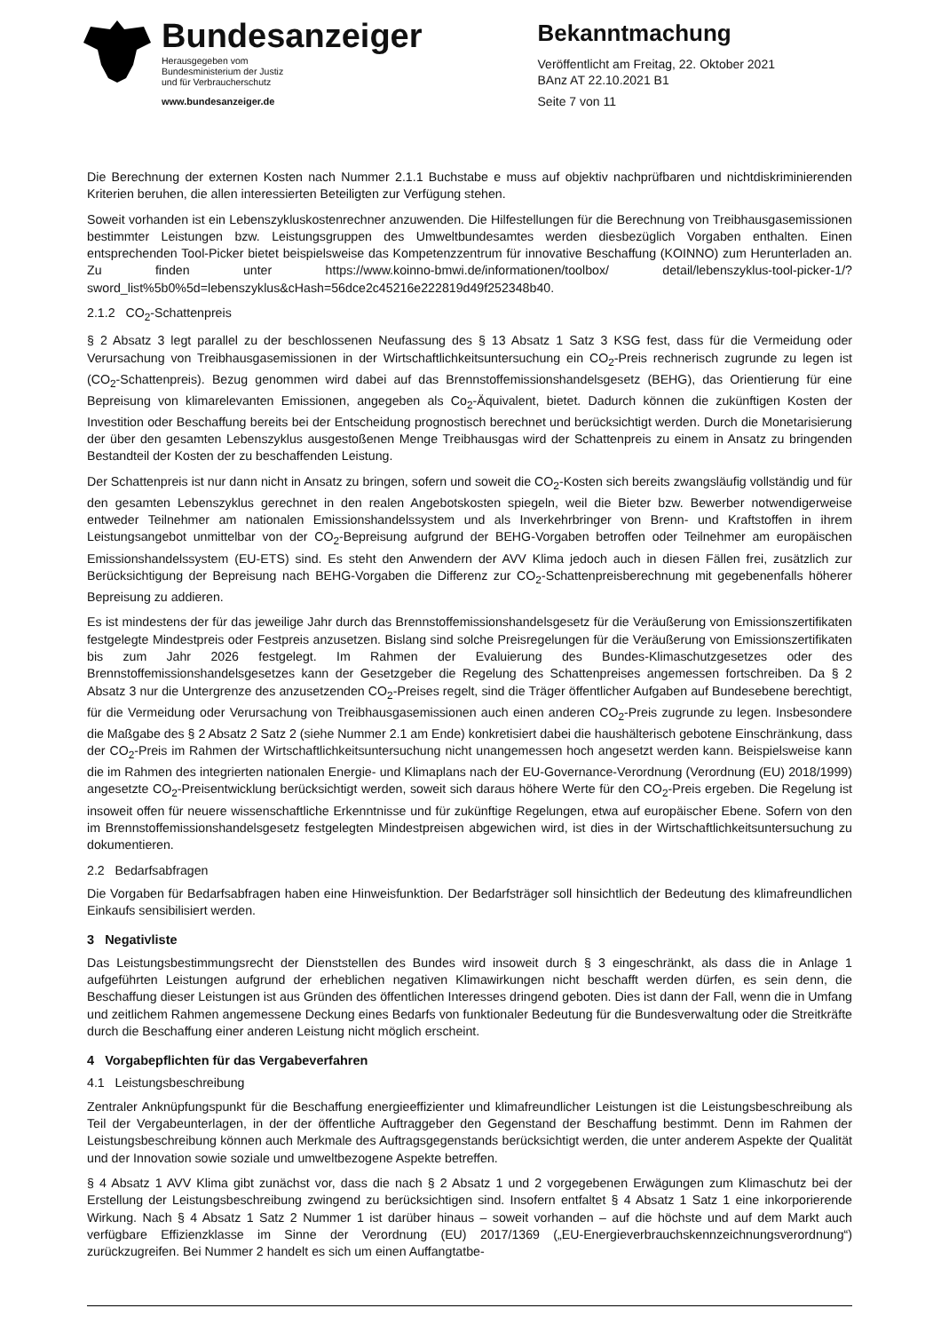Bundesanzeiger
Herausgegeben vom
Bundesministerium der Justiz
und für Verbraucherschutz
www.bundesanzeiger.de
Bekanntmachung
Veröffentlicht am Freitag, 22. Oktober 2021
BAnz AT 22.10.2021 B1
Seite 7 von 11
Die Berechnung der externen Kosten nach Nummer 2.1.1 Buchstabe e muss auf objektiv nachprüfbaren und nicht­diskriminierenden Kriterien beruhen, die allen interessierten Beteiligten zur Verfügung stehen.
Soweit vorhanden ist ein Lebenszykluskostenrechner anzuwenden. Die Hilfestellungen für die Berechnung von Treib­hausgasemissionen bestimmter Leistungen bzw. Leistungsgruppen des Umweltbundesamtes werden diesbezüglich Vorgaben enthalten. Einen entsprechenden Tool-Picker bietet beispielsweise das Kompetenzzentrum für innovative Beschaffung (KOINNO) zum Herunterladen an. Zu finden unter https://www.koinno-bmwi.de/informationen/toolbox/ detail/lebenszyklus-tool-picker-1/?sword_list%5b0%5d=lebenszyklus&cHash=56dce2c45216e222819d49f252348b40.
2.1.2 CO<sub>2</sub>-Schattenpreis
§ 2 Absatz 3 legt parallel zu der beschlossenen Neufassung des § 13 Absatz 1 Satz 3 KSG fest, dass für die Ver­meidung oder Verursachung von Treibhausgasemissionen in der Wirtschaftlichkeitsuntersuchung ein CO<sub>2</sub>-Preis rech­nerisch zugrunde zu legen ist (CO<sub>2</sub>-Schattenpreis). Bezug genommen wird dabei auf das Brennstoffemissionshan­delsgesetz (BEHG), das Orientierung für eine Bepreisung von klimarelevanten Emissionen, angegeben als Co<sub>2</sub>-Äqui­valent, bietet. Dadurch können die zukünftigen Kosten der Investition oder Beschaffung bereits bei der Entscheidung prognostisch berechnet und berücksichtigt werden. Durch die Monetarisierung der über den gesamten Lebenszyklus ausgestoßenen Menge Treibhausgas wird der Schattenpreis zu einem in Ansatz zu bringenden Bestandteil der Kosten der zu beschaffenden Leistung.
Der Schattenpreis ist nur dann nicht in Ansatz zu bringen, sofern und soweit die CO<sub>2</sub>-Kosten sich bereits zwangsläufig vollständig und für den gesamten Lebenszyklus gerechnet in den realen Angebotskosten spiegeln, weil die Bieter bzw. Bewerber notwendigerweise entweder Teilnehmer am nationalen Emissionshandelssystem und als Inverkehrbringer von Brenn- und Kraftstoffen in ihrem Leistungsangebot unmittelbar von der CO<sub>2</sub>-Bepreisung aufgrund der BEHG-Vorgaben betroffen oder Teilnehmer am europäischen Emissionshandelssystem (EU-ETS) sind. Es steht den Anwen­dern der AVV Klima jedoch auch in diesen Fällen frei, zusätzlich zur Berücksichtigung der Bepreisung nach BEHG-Vorgaben die Differenz zur CO<sub>2</sub>-Schattenpreisberechnung mit gegebenenfalls höherer Bepreisung zu addieren.
Es ist mindestens der für das jeweilige Jahr durch das Brennstoffemissionshandelsgesetz für die Veräußerung von Emissionszertifikaten festgelegte Mindestpreis oder Festpreis anzusetzen. Bislang sind solche Preisregelungen für die Veräußerung von Emissionszertifikaten bis zum Jahr 2026 festgelegt. Im Rahmen der Evaluierung des Bundes-Klima­schutzgesetzes oder des Brennstoffemissionshandelsgesetzes kann der Gesetzgeber die Regelung des Schatten­preises angemessen fortschreiben. Da § 2 Absatz 3 nur die Untergrenze des anzusetzenden CO<sub>2</sub>-Preises regelt, sind die Träger öffentlicher Aufgaben auf Bundesebene berechtigt, für die Vermeidung oder Verursachung von Treibhaus­gasemissionen auch einen anderen CO<sub>2</sub>-Preis zugrunde zu legen. Insbesondere die Maßgabe des § 2 Absatz 2 Satz 2 (siehe Nummer 2.1 am Ende) konkretisiert dabei die haushälterisch gebotene Einschränkung, dass der CO<sub>2</sub>-Preis im Rahmen der Wirtschaftlichkeitsuntersuchung nicht unangemessen hoch angesetzt werden kann. Beispielsweise kann die im Rahmen des integrierten nationalen Energie- und Klimaplans nach der EU-Governance-Verordnung (Verord­nung (EU) 2018/1999) angesetzte CO<sub>2</sub>-Preisentwicklung berücksichtigt werden, soweit sich daraus höhere Werte für den CO<sub>2</sub>-Preis ergeben. Die Regelung ist insoweit offen für neuere wissenschaftliche Erkenntnisse und für zukünftige Regelungen, etwa auf europäischer Ebene. Sofern von den im Brennstoffemissionshandelsgesetz festgelegten Min­destpreisen abgewichen wird, ist dies in der Wirtschaftlichkeitsuntersuchung zu dokumentieren.
2.2 Bedarfsabfragen
Die Vorgaben für Bedarfsabfragen haben eine Hinweisfunktion. Der Bedarfsträger soll hinsichtlich der Bedeutung des klimafreundlichen Einkaufs sensibilisiert werden.
3 Negativliste
Das Leistungsbestimmungsrecht der Dienststellen des Bundes wird insoweit durch § 3 eingeschränkt, als dass die in Anlage 1 aufgeführten Leistungen aufgrund der erheblichen negativen Klimawirkungen nicht beschafft werden dürfen, es sein denn, die Beschaffung dieser Leistungen ist aus Gründen des öffentlichen Interesses dringend geboten. Dies ist dann der Fall, wenn die in Umfang und zeitlichem Rahmen angemessene Deckung eines Bedarfs von funktionaler Bedeutung für die Bundesverwaltung oder die Streitkräfte durch die Beschaffung einer anderen Leistung nicht mög­lich erscheint.
4 Vorgabepflichten für das Vergabeverfahren
4.1 Leistungsbeschreibung
Zentraler Anknüpfungspunkt für die Beschaffung energieeffizienter und klimafreundlicher Leistungen ist die Leistungs­beschreibung als Teil der Vergabeunterlagen, in der der öffentliche Auftraggeber den Gegenstand der Beschaffung bestimmt. Denn im Rahmen der Leistungsbeschreibung können auch Merkmale des Auftragsgegenstands berück­sichtigt werden, die unter anderem Aspekte der Qualität und der Innovation sowie soziale und umweltbezogene Aspekte betreffen.
§ 4 Absatz 1 AVV Klima gibt zunächst vor, dass die nach § 2 Absatz 1 und 2 vorgegebenen Erwägungen zum Klima­schutz bei der Erstellung der Leistungsbeschreibung zwingend zu berücksichtigen sind. Insofern entfaltet § 4 Absatz 1 Satz 1 eine inkorporierende Wirkung. Nach § 4 Absatz 1 Satz 2 Nummer 1 ist darüber hinaus – soweit vorhanden – auf die höchste und auf dem Markt auch verfügbare Effizienzklasse im Sinne der Verordnung (EU) 2017/1369 („EU-Ener­gieverbrauchskennzeichnungsverordnung“) zurückzugreifen. Bei Nummer 2 handelt es sich um einen Auffangtatbe-